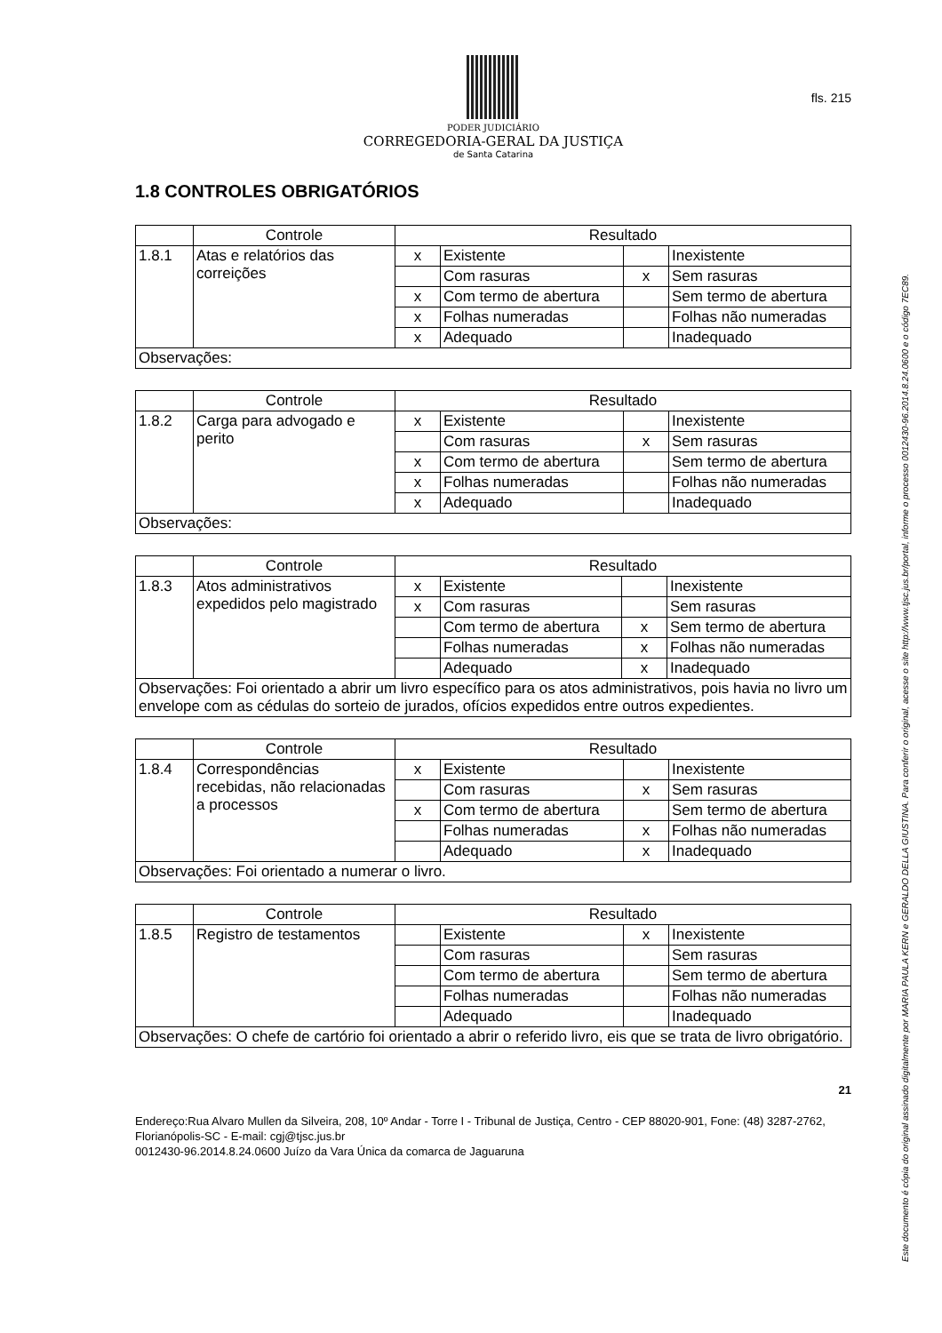PODER JUDICIÁRIO
CORREGEDORIA-GERAL DA JUSTIÇA
de Santa Catarina
fls. 215
1.8 CONTROLES OBRIGATÓRIOS
| | Controle | Resultado | | | |
| 1.8.1 | Atas e relatórios das correições | x | Existente | | Inexistente |
| | | | Com rasuras | x | Sem rasuras |
| | | x | Com termo de abertura | | Sem termo de abertura |
| | | x | Folhas numeradas | | Folhas não numeradas |
| | | x | Adequado | | Inadequado |
| Observações: | | | | | |
| | Controle | Resultado | | | |
| 1.8.2 | Carga para advogado e perito | x | Existente | | Inexistente |
| | | | Com rasuras | x | Sem rasuras |
| | | x | Com termo de abertura | | Sem termo de abertura |
| | | x | Folhas numeradas | | Folhas não numeradas |
| | | x | Adequado | | Inadequado |
| Observações: | | | | | |
| | Controle | Resultado | | | |
| 1.8.3 | Atos administrativos expedidos pelo magistrado | x | Existente | | Inexistente |
| | | x | Com rasuras | | Sem rasuras |
| | | | Com termo de abertura | x | Sem termo de abertura |
| | | | Folhas numeradas | x | Folhas não numeradas |
| | | | Adequado | x | Inadequado |
| Observações: Foi orientado a abrir um livro específico para os atos administrativos, pois havia no livro um envelope com as cédulas do sorteio de jurados, ofícios expedidos entre outros expedientes. | | | | | |
| | Controle | Resultado | | | |
| 1.8.4 | Correspondências recebidas, não relacionadas a processos | x | Existente | | Inexistente |
| | | | Com rasuras | x | Sem rasuras |
| | | x | Com termo de abertura | | Sem termo de abertura |
| | | | Folhas numeradas | x | Folhas não numeradas |
| | | | Adequado | x | Inadequado |
| Observações: Foi orientado a numerar o livro. | | | | | |
| | Controle | Resultado | | | |
| 1.8.5 | Registro de testamentos | | Existente | x | Inexistente |
| | | | Com rasuras | | Sem rasuras |
| | | | Com termo de abertura | | Sem termo de abertura |
| | | | Folhas numeradas | | Folhas não numeradas |
| | | | Adequado | | Inadequado |
| Observações: O chefe de cartório foi orientado a abrir o referido livro, eis que se trata de livro obrigatório. | | | | | |
21
Endereço:Rua Alvaro Mullen da Silveira, 208, 10º Andar - Torre I - Tribunal de Justiça, Centro - CEP 88020-901, Fone: (48) 3287-2762, Florianópolis-SC - E-mail: cgj@tjsc.jus.br
0012430-96.2014.8.24.0600 Juízo da Vara Única da comarca de Jaguaruna
Este documento é cópia do original assinado digitalmente por MARIA PAULA KERN e GERALDO DELLA GIUSTINA. Para conferir o original, acesse o site http://www.tjsc.jus.br/portal, informe o processo 0012430-96.2014.8.24.0600 e o código 7EC89.